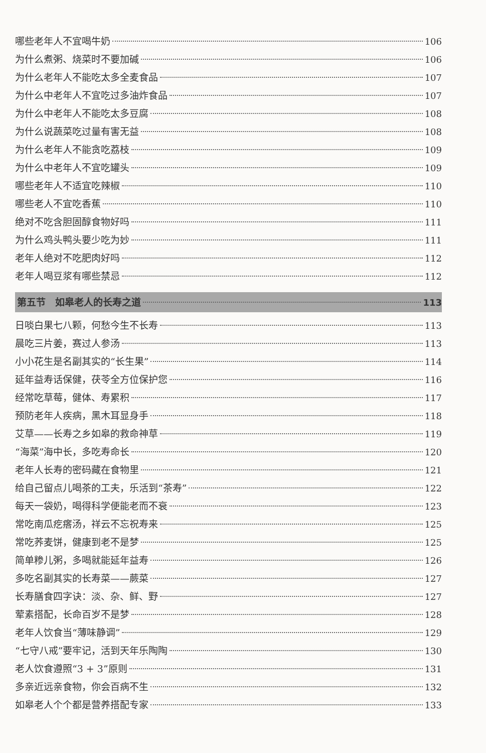哪些老年人不宜喝牛奶 106
为什么煮粥、烧菜时不要加碱 106
为什么老年人不能吃太多全麦食品 107
为什么中老年人不宜吃过多油炸食品 107
为什么中老年人不能吃太多豆腐 108
为什么说蔬菜吃过量有害无益 108
为什么老年人不能贪吃荔枝 109
为什么中老年人不宜吃罐头 109
哪些老年人不适宜吃辣椒 110
哪些老人不宜吃香蕉 110
绝对不吃含胆固醇食物好吗 111
为什么鸡头鸭头要少吃为妙 111
老年人绝对不吃肥肉好吗 112
老年人喝豆浆有哪些禁忌 112
第五节　如皋老人的长寿之道 113
日啖白果七八颗，何愁今生不长寿 113
晨吃三片姜，赛过人参汤 113
小小花生是名副其实的“长生果” 114
延年益寿话保健，茯苓全方位保护您 116
经常吃草莓，健体、寿累积 117
预防老年人疾病，黑木耳显身手 118
艾草——长寿之乡如皋的救命神草 119
“海菜”海中长，多吃寿命长 120
老年人长寿的密码藏在食物里 121
给自己留点儿喝茶的工夫，乐活到“茶寿” 122
每天一袋奶，喝得科学便能老而不衰 123
常吃南瓜疙瘩汤，祥云不忘祝寿来 125
常吃荞麦饼，健康到老不是梦 125
简单糁儿粥，多喝就能延年益寿 126
多吃名副其实的长寿菜——蕨菜 127
长寿膳食四字诀：淡、杂、鲜、野 127
荤素搭配，长命百岁不是梦 128
老年人饮食当“薄味静调” 129
“七守八戒”要牢记，活到天年乐陶陶 130
老人饮食遵照“3 + 3”原则 131
多亲近远亲食物，你会百病不生 132
如皋老人个个都是营养搭配专家 133